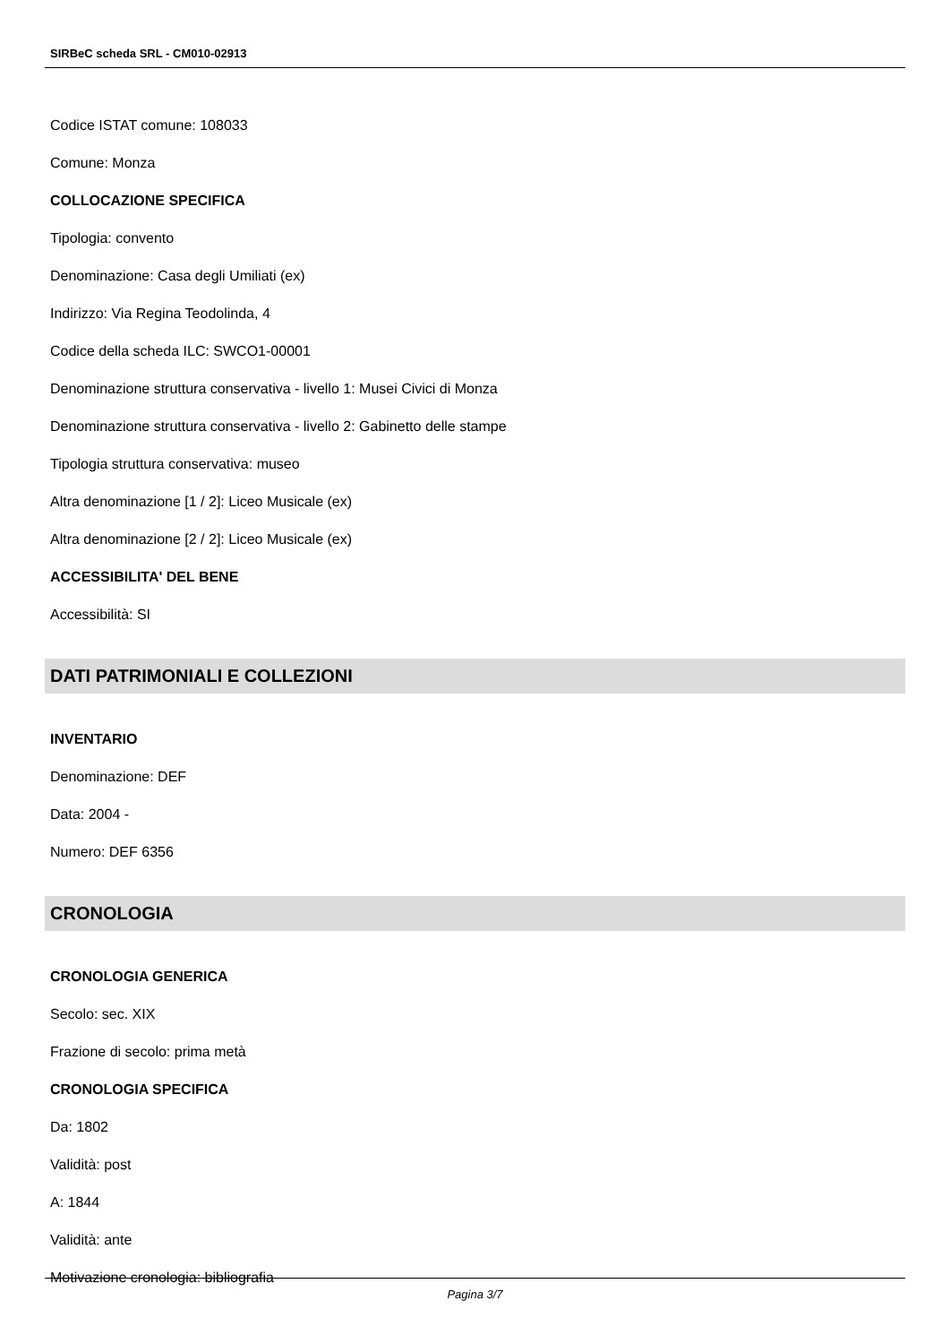SIRBeC scheda SRL - CM010-02913
Codice ISTAT comune: 108033
Comune: Monza
COLLOCAZIONE SPECIFICA
Tipologia: convento
Denominazione: Casa degli Umiliati (ex)
Indirizzo: Via Regina Teodolinda, 4
Codice della scheda ILC: SWCO1-00001
Denominazione struttura conservativa - livello 1: Musei Civici di Monza
Denominazione struttura conservativa - livello 2: Gabinetto delle stampe
Tipologia struttura conservativa: museo
Altra denominazione [1 / 2]: Liceo Musicale (ex)
Altra denominazione [2 / 2]: Liceo Musicale (ex)
ACCESSIBILITA' DEL BENE
Accessibilità: SI
DATI PATRIMONIALI E COLLEZIONI
INVENTARIO
Denominazione: DEF
Data: 2004 -
Numero: DEF 6356
CRONOLOGIA
CRONOLOGIA GENERICA
Secolo: sec. XIX
Frazione di secolo: prima metà
CRONOLOGIA SPECIFICA
Da: 1802
Validità: post
A: 1844
Validità: ante
Motivazione cronologia: bibliografia
Pagina 3/7